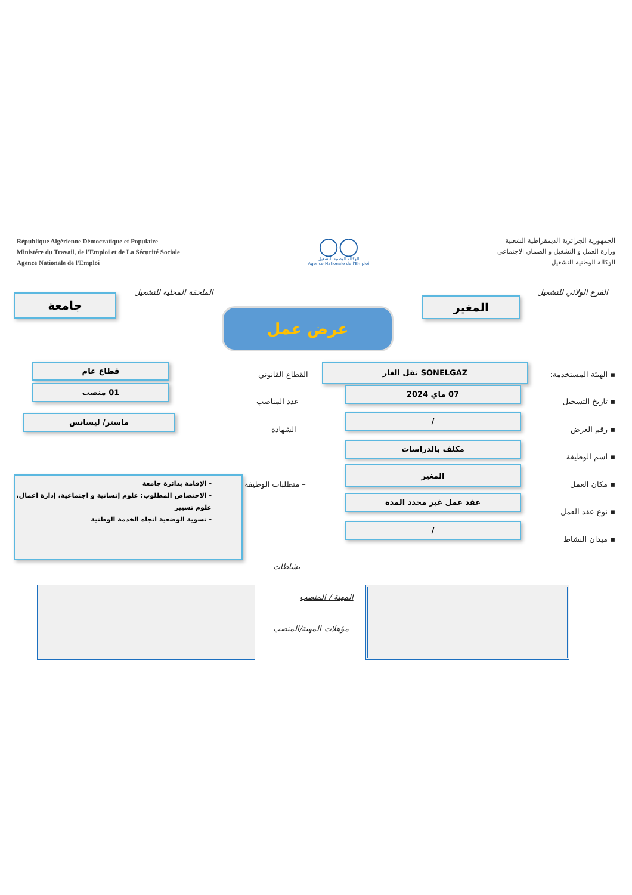République Algérienne Démocratique et Populaire
Ministére du Travail, de l'Emploi et de La Sécurité Sociale
Agence Nationale de l'Emploi
◯◯
الوكالة الوطنية للتشغيل
Agence Nationale de l'Emploi
الجمهورية الجزائرية الديمقراطية الشعبية
وزارة العمل و التشغيل و الضمان الاجتماعي
الوكالة الوطنية للتشغيل
الفرع الولائي للتشغيل
المغير
الملحقة المحلية للتشغيل
جامعة
عرض عمل
▪ الهيئة المستخدمة:
SONELGAZ نقل الغاز
– القطاع القانوني
قطاع عام
▪ تاريخ التسجيل
07 ماي 2024
–عدد المناصب
01 منصب
▪ رقم العرض
/
– الشهادة
ماستر/ ليسانس
▪ اسم الوظيفة
مكلف بالدراسات
▪ مكان العمل
المغير
– متطلبات الوظيفة
- الإقامة بدائرة جامعة
- الاختصاص المطلوب: علوم إنسانية و اجتماعية، إدارة اعمال، علوم تسيير
- تسوية الوضعية اتجاه الخدمة الوطنية
▪ نوع عقد العمل
عقد عمل غير محدد المدة
▪ ميدان النشاط
/
نشاطات
المهنة / المنصب
مؤهلات المهنة/المنصب